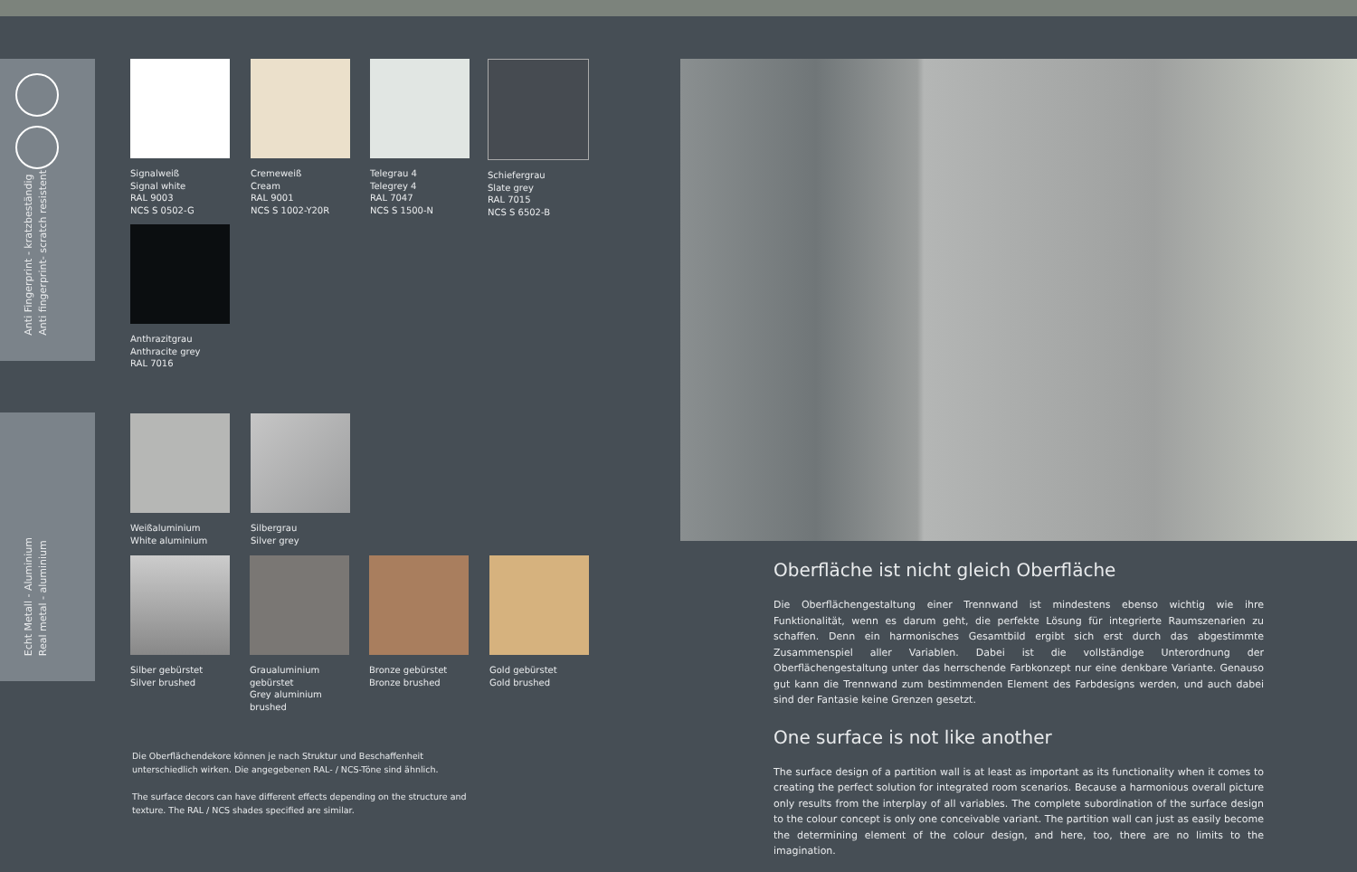Anti Fingerprint - kratzbeständig
Anti fingerprint- scratch resistent
Echt Metall - Aluminium
Real metal - aluminium
Signalweiß
Signal white
RAL 9003
NCS S 0502-G
Cremeweiß
Cream
RAL 9001
NCS S 1002-Y20R
Telegrau 4
Telegrey 4
RAL 7047
NCS S 1500-N
Schiefergrau
Slate grey
RAL 7015
NCS S 6502-B
Anthrazitgrau
Anthracite grey
RAL 7016
Weißaluminium
White aluminium
Silbergrau
Silver grey
Silber gebürstet
Silver brushed
Graualuminium gebürstet
Grey aluminium brushed
Bronze gebürstet
Bronze brushed
Gold gebürstet
Gold brushed
Die Oberflächendekore können je nach Struktur und Beschaffenheit unterschiedlich wirken. Die angegebenen RAL- / NCS-Töne sind ähnlich.
The surface decors can have different effects depending on the structure and texture. The RAL / NCS shades specified are similar.
Oberfläche ist nicht gleich Oberfläche
Die Oberflächengestaltung einer Trennwand ist mindestens ebenso wichtig wie ihre Funktionalität, wenn es darum geht, die perfekte Lösung für integrierte Raumszenarien zu schaffen. Denn ein harmonisches Gesamtbild ergibt sich erst durch das abgestimmte Zusammenspiel aller Variablen. Dabei ist die vollständige Unterordnung der Oberflächengestaltung unter das herrschende Farbkonzept nur eine denkbare Variante. Genauso gut kann die Trennwand zum bestimmenden Element des Farbdesigns werden, und auch dabei sind der Fantasie keine Grenzen gesetzt.
One surface is not like another
The surface design of a partition wall is at least as important as its functionality when it comes to creating the perfect solution for integrated room scenarios. Because a harmonious overall picture only results from the interplay of all variables. The complete subordination of the surface design to the colour concept is only one conceivable variant. The partition wall can just as easily become the determining element of the colour design, and here, too, there are no limits to the imagination.